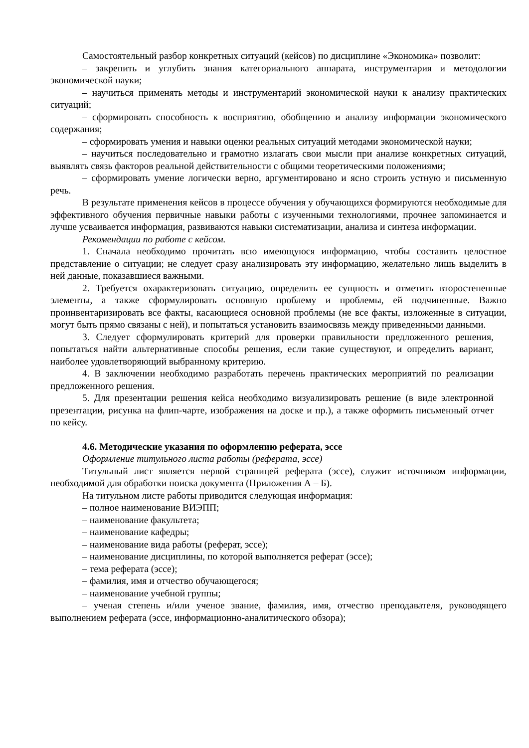Самостоятельный разбор конкретных ситуаций (кейсов) по дисциплине «Экономика» позволит:
– закрепить и углубить знания категориального аппарата, инструментария и методологии экономической науки;
– научиться применять методы и инструментарий экономической науки к анализу практических ситуаций;
– сформировать способность к восприятию, обобщению и анализу информации экономического содержания;
– сформировать умения и навыки оценки реальных ситуаций методами экономической науки;
– научиться последовательно и грамотно излагать свои мысли при анализе конкретных ситуаций, выявлять связь факторов реальной действительности с общими теоретическими положениями;
– сформировать умение логически верно, аргументировано и ясно строить устную и письменную речь.
В результате применения кейсов в процессе обучения у обучающихся формируются необходимые для эффективного обучения первичные навыки работы с изученными технологиями, прочнее запоминается и лучше усваивается информация, развиваются навыки систематизации, анализа и синтеза информации.
Рекомендации по работе с кейсом.
1. Сначала необходимо прочитать всю имеющуюся информацию, чтобы составить целостное представление о ситуации; не следует сразу анализировать эту информацию, желательно лишь выделить в ней данные, показавшиеся важными.
2. Требуется охарактеризовать ситуацию, определить ее сущность и отметить второстепенные элементы, а также сформулировать основную проблему и проблемы, ей подчиненные. Важно проинвентаризировать все факты, касающиеся основной проблемы (не все факты, изложенные в ситуации, могут быть прямо связаны с ней), и попытаться установить взаимосвязь между приведенными данными.
3. Следует сформулировать критерий для проверки правильности предложенного решения, попытаться найти альтернативные способы решения, если такие существуют, и определить вариант, наиболее удовлетворяющий выбранному критерию.
4. В заключении необходимо разработать перечень практических мероприятий по реализации предложенного решения.
5. Для презентации решения кейса необходимо визуализировать решение (в виде электронной презентации, рисунка на флип-чарте, изображения на доске и пр.), а также оформить письменный отчет по кейсу.
4.6. Методические указания по оформлению реферата, эссе
Оформление титульного листа работы (реферата, эссе)
Титульный лист является первой страницей реферата (эссе), служит источником информации, необходимой для обработки поиска документа (Приложения А – Б).
На титульном листе работы приводится следующая информация:
– полное наименование ВИЭПП;
– наименование факультета;
– наименование кафедры;
– наименование вида работы (реферат, эссе);
– наименование дисциплины, по которой выполняется реферат (эссе);
– тема реферата (эссе);
– фамилия, имя и отчество обучающегося;
– наименование учебной группы;
– ученая степень и/или ученое звание, фамилия, имя, отчество преподавателя, руководящего выполнением реферата (эссе, информационно-аналитического обзора);